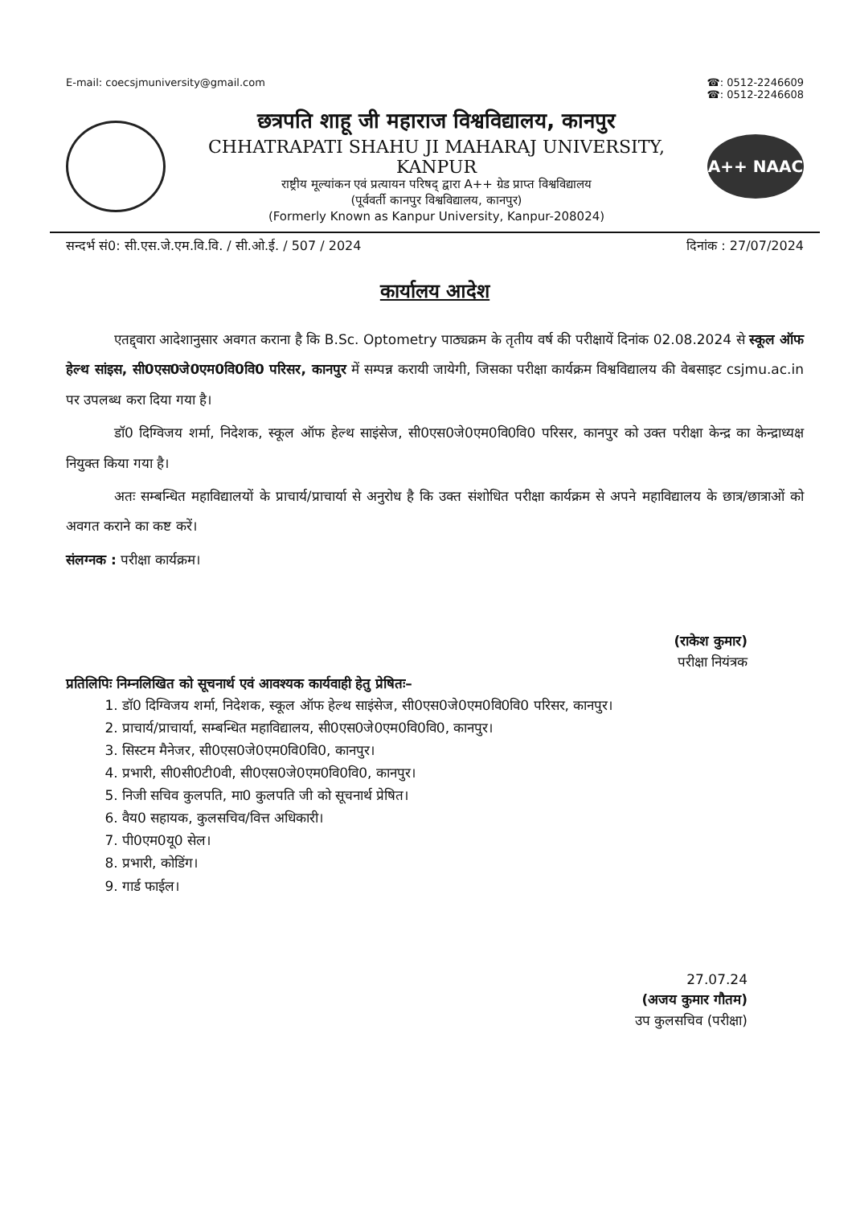E-mail: coecsjmuniversity@gmail.com
☎: 0512-2246609
☎: 0512-2246608
छत्रपति शाहू जी महाराज विश्वविद्यालय, कानपुर
CHHATRAPATI SHAHU JI MAHARAJ UNIVERSITY, KANPUR
राष्ट्रीय मूल्यांकन एवं प्रत्यायन परिषद् द्वारा A++ ग्रेड प्राप्त विश्वविद्यालय
(पूर्ववर्ती कानपुर विश्वविद्यालय, कानपुर)
(Formerly Known as Kanpur University, Kanpur-208024)
A++ NAAC
सन्दर्भ सं0: सी.एस.जे.एम.वि.वि. / सी.ओ.ई. / 507 / 2024
दिनांक : 27/07/2024
कार्यालय आदेश
एतद्द्वारा आदेशानुसार अवगत कराना है कि B.Sc. Optometry पाठ्यक्रम के तृतीय वर्ष की परीक्षायें दिनांक 02.08.2024 से स्कूल ऑफ हेल्थ सांइस, सी0एस0जे0एम0वि0वि0 परिसर, कानपुर में सम्पन्न करायी जायेगी, जिसका परीक्षा कार्यक्रम विश्वविद्यालय की वेबसाइट csjmu.ac.in पर उपलब्ध करा दिया गया है।
डॉ0 दिग्विजय शर्मा, निदेशक, स्कूल ऑफ हेल्थ साइंसेज, सी0एस0जे0एम0वि0वि0 परिसर, कानपुर को उक्त परीक्षा केन्द्र का केन्द्राध्यक्ष नियुक्त किया गया है।
अतः सम्बन्धित महाविद्यालयों के प्राचार्य/प्राचार्या से अनुरोध है कि उक्त संशोधित परीक्षा कार्यक्रम से अपने महाविद्यालय के छात्र/छात्राओं को अवगत कराने का कष्ट करें।
संलग्नक : परीक्षा कार्यक्रम।
(राकेश कुमार)
परीक्षा नियंत्रक
प्रतिलिपिः निम्नलिखित को सूचनार्थ एवं आवश्यक कार्यवाही हेतु प्रेषितः–
1. डॉ0 दिग्विजय शर्मा, निदेशक, स्कूल ऑफ हेल्थ साइंसेज, सी0एस0जे0एम0वि0वि0 परिसर, कानपुर।
2. प्राचार्य/प्राचार्या, सम्बन्धित महाविद्यालय, सी0एस0जे0एम0वि0वि0, कानपुर।
3. सिस्टम मैनेजर, सी0एस0जे0एम0वि0वि0, कानपुर।
4. प्रभारी, सी0सी0टी0वी, सी0एस0जे0एम0वि0वि0, कानपुर।
5. निजी सचिव कुलपति, मा0 कुलपति जी को सूचनार्थ प्रेषित।
6. वैय0 सहायक, कुलसचिव/वित्त अधिकारी।
7. पी0एम0यू0 सेल।
8. प्रभारी, कोडिंग।
9. गार्ड फाईल।
27.07.24
(अजय कुमार गौतम)
उप कुलसचिव (परीक्षा)